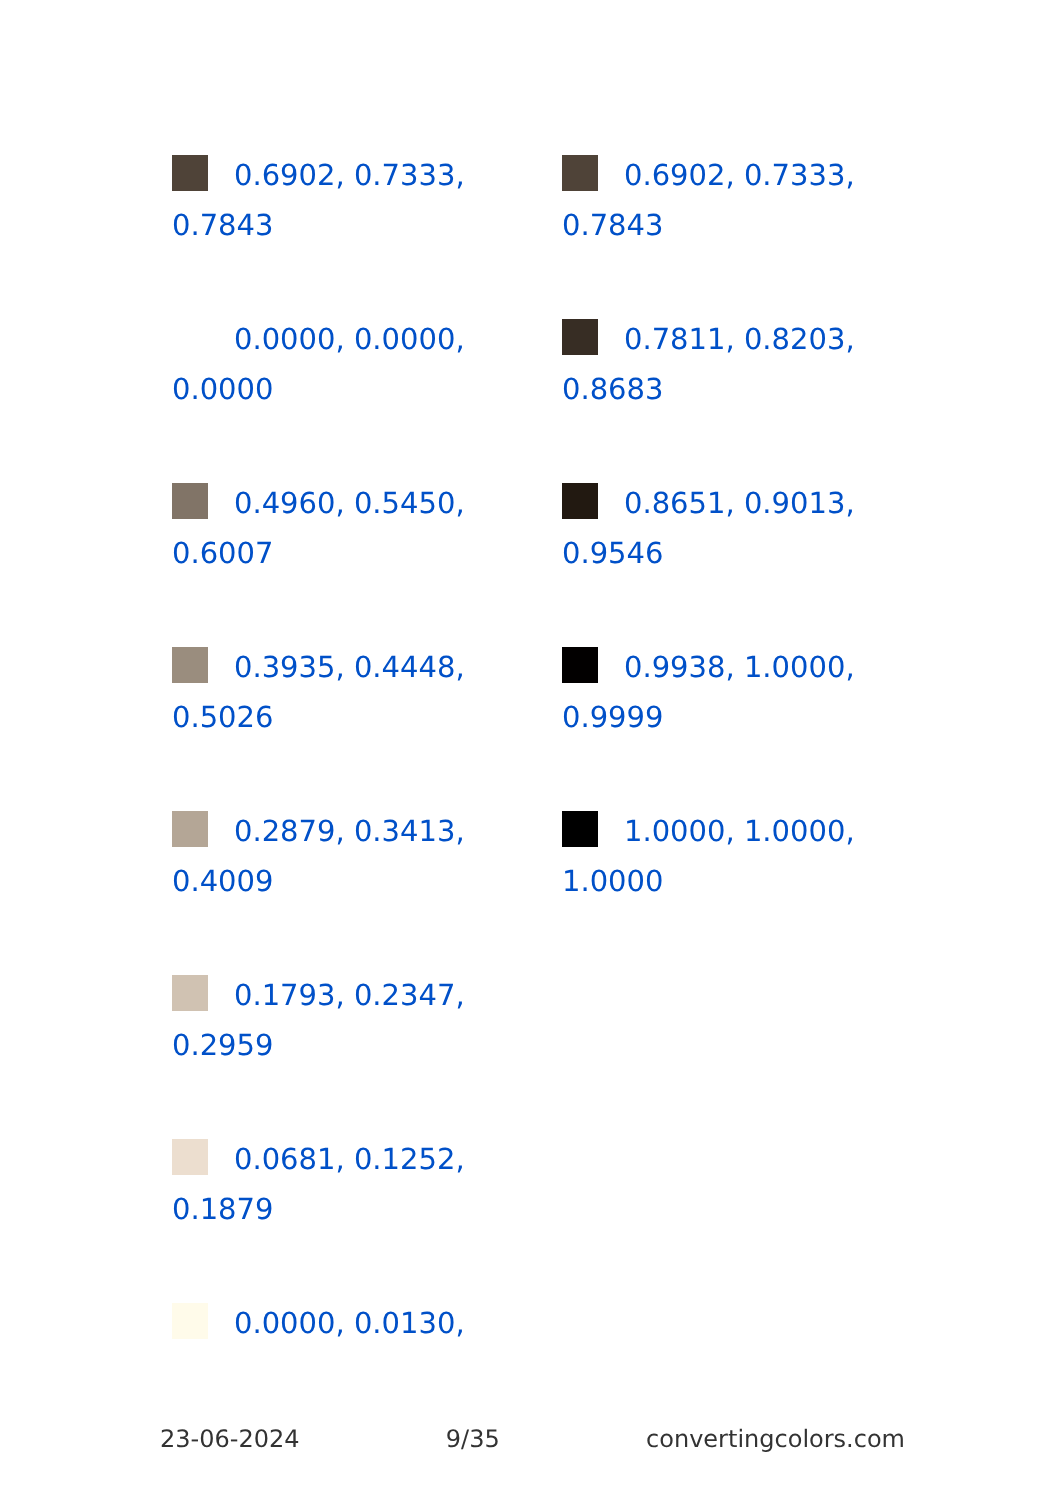0.6902, 0.7333,
0.7843
0.0000, 0.0000,
0.0000
0.4960, 0.5450,
0.6007
0.3935, 0.4448,
0.5026
0.2879, 0.3413,
0.4009
0.1793, 0.2347,
0.2959
0.0681, 0.1252,
0.1879
0.0000, 0.0130,
0.6902, 0.7333,
0.7843
0.7811, 0.8203,
0.8683
0.8651, 0.9013,
0.9546
0.9938, 1.0000,
0.9999
1.0000, 1.0000,
1.0000
23-06-2024 9/35 convertingcolors.com